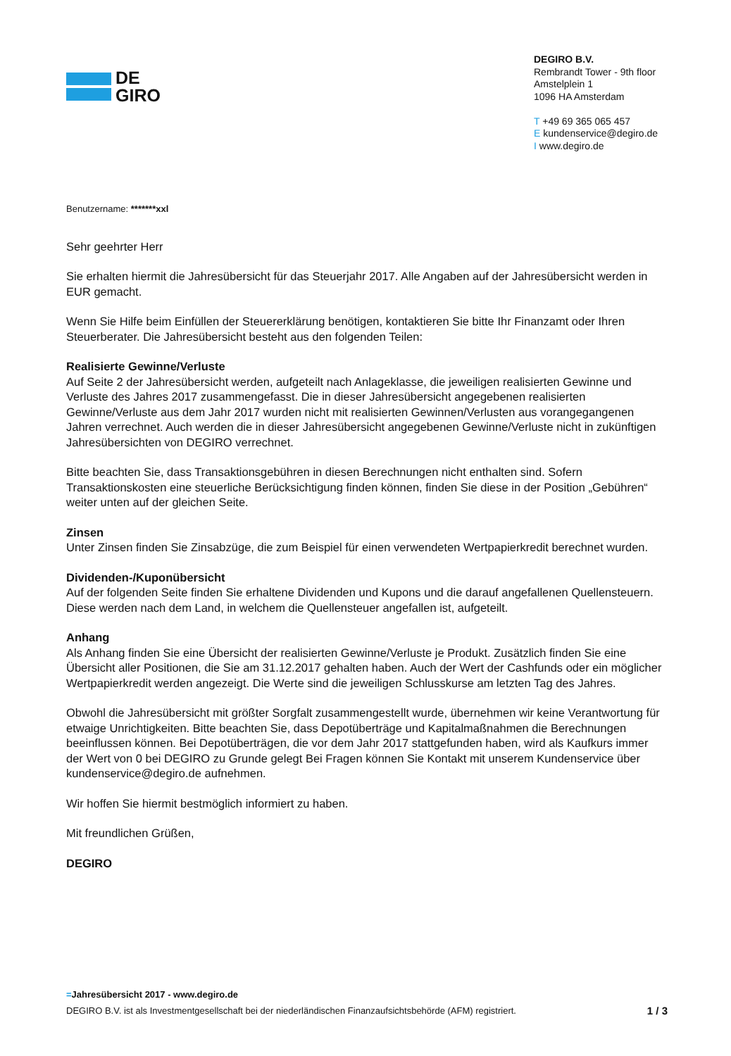DE
GIRO
DEGIRO B.V.
Rembrandt Tower - 9th floor
Amstelplein 1
1096 HA Amsterdam
T +49 69 365 065 457
E kundenservice@degiro.de
I www.degiro.de
Benutzername: *******xxl
Sehr geehrter Herr
Sie erhalten hiermit die Jahresübersicht für das Steuerjahr 2017. Alle Angaben auf der Jahresübersicht werden in EUR gemacht.
Wenn Sie Hilfe beim Einfüllen der Steuererklärung benötigen, kontaktieren Sie bitte Ihr Finanzamt oder Ihren Steuerberater. Die Jahresübersicht besteht aus den folgenden Teilen:
Realisierte Gewinne/Verluste
Auf Seite 2 der Jahresübersicht werden, aufgeteilt nach Anlageklasse, die jeweiligen realisierten Gewinne und Verluste des Jahres 2017 zusammengefasst. Die in dieser Jahresübersicht angegebenen realisierten Gewinne/Verluste aus dem Jahr 2017 wurden nicht mit realisierten Gewinnen/Verlusten aus vorangegangenen Jahren verrechnet. Auch werden die in dieser Jahresübersicht angegebenen Gewinne/Verluste nicht in zukünftigen Jahresübersichten von DEGIRO verrechnet.
Bitte beachten Sie, dass Transaktionsgebühren in diesen Berechnungen nicht enthalten sind. Sofern Transaktionskosten eine steuerliche Berücksichtigung finden können, finden Sie diese in der Position „Gebühren“ weiter unten auf der gleichen Seite.
Zinsen
Unter Zinsen finden Sie Zinsabzüge, die zum Beispiel für einen verwendeten Wertpapierkredit berechnet wurden.
Dividenden-/Kuponübersicht
Auf der folgenden Seite finden Sie erhaltene Dividenden und Kupons und die darauf angefallenen Quellensteuern. Diese werden nach dem Land, in welchem die Quellensteuer angefallen ist, aufgeteilt.
Anhang
Als Anhang finden Sie eine Übersicht der realisierten Gewinne/Verluste je Produkt. Zusätzlich finden Sie eine Übersicht aller Positionen, die Sie am 31.12.2017 gehalten haben. Auch der Wert der Cashfunds oder ein möglicher Wertpapierkredit werden angezeigt. Die Werte sind die jeweiligen Schlusskurse am letzten Tag des Jahres.
Obwohl die Jahresübersicht mit größter Sorgfalt zusammengestellt wurde, übernehmen wir keine Verantwortung für etwaige Unrichtigkeiten. Bitte beachten Sie, dass Depotüberträge und Kapitalmaßnahmen die Berechnungen beeinflussen können. Bei Depotüberträgen, die vor dem Jahr 2017 stattgefunden haben, wird als Kaufkurs immer der Wert von 0 bei DEGIRO zu Grunde gelegt Bei Fragen können Sie Kontakt mit unserem Kundenservice über kundenservice@degiro.de aufnehmen.
Wir hoffen Sie hiermit bestmöglich informiert zu haben.
Mit freundlichen Grüßen,
DEGIRO
=Jahresübersicht 2017 - www.degiro.de
DEGIRO B.V. ist als Investmentgesellschaft bei der niederländischen Finanzaufsichtsbehörde (AFM) registriert.
1 / 3